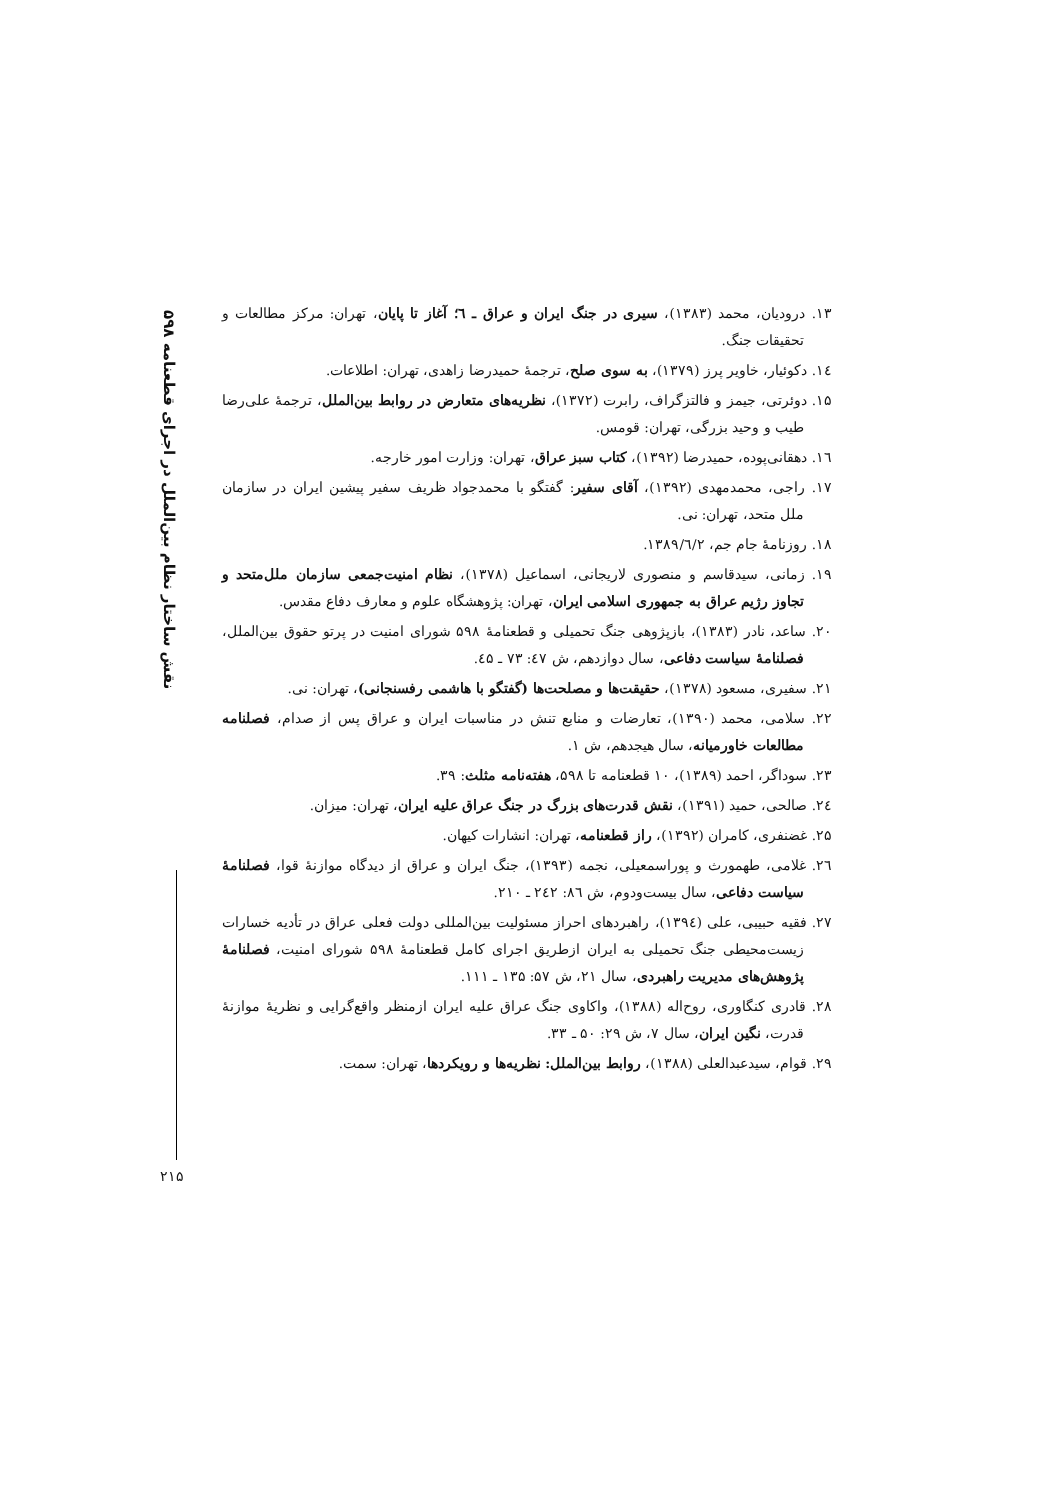نقش ساختار نظام بین‌الملل در اجرای قطعنامه ۵۹۸
۲۱۵
۱۳. درودیان، محمد (۱۳۸۳)، سیری در جنگ ایران و عراق ـ ٦؛ آغاز تا پایان، تهران: مرکز مطالعات و تحقیقات جنگ.
۱٤. دکوئیار، خاویر پرز (۱۳۷۹)، به سوی صلح، ترجمهٔ حمیدرضا زاهدی، تهران: اطلاعات.
۱۵. دوئرتی، جیمز و فالتزگراف، رابرت (۱۳۷۲)، نظریه‌های متعارض در روابط بین‌الملل، ترجمهٔ علی‌رضا طیب و وحید بزرگی، تهران: قومس.
۱٦. دهقانی‌پوده، حمیدرضا (۱۳۹۲)، کتاب سبز عراق، تهران: وزارت امور خارجه.
۱۷. راجی، محمدمهدی (۱۳۹۲)، آقای سفیر: گفتگو با محمدجواد ظریف سفیر پیشین ایران در سازمان ملل متحد، تهران: نی.
۱۸. روزنامهٔ جام جم، ۱۳۸۹/٦/۲.
۱۹. زمانی، سیدقاسم و منصوری لاریجانی، اسماعیل (۱۳۷۸)، نظام امنیت‌جمعی سازمان ملل‌متحد و تجاوز رژیم عراق به جمهوری اسلامی ایران، تهران: پژوهشگاه علوم و معارف دفاع مقدس.
۲۰. ساعد، نادر (۱۳۸۳)، بازپژوهی جنگ تحمیلی و قطعنامهٔ ۵۹۸ شورای امنیت در پرتو حقوق بین‌الملل، فصلنامهٔ سیاست دفاعی، سال دوازدهم، ش ٤۷: ۷۳ ـ ٤۵.
۲۱. سفیری، مسعود (۱۳۷۸)، حقیقت‌ها و مصلحت‌ها (گفتگو با هاشمی رفسنجانی)، تهران: نی.
۲۲. سلامی، محمد (۱۳۹۰)، تعارضات و منابع تنش در مناسبات ایران و عراق پس از صدام، فصلنامه مطالعات خاورمیانه، سال هیجدهم، ش ۱.
۲۳. سوداگر، احمد (۱۳۸۹)، ۱۰ قطعنامه تا ۵۹۸، هفته‌نامه مثلث: ۳۹.
۲٤. صالحی، حمید (۱۳۹۱)، نقش قدرت‌های بزرگ در جنگ عراق علیه ایران، تهران: میزان.
۲۵. غضنفری، کامران (۱۳۹۲)، راز قطعنامه، تهران: انشارات کیهان.
۲٦. غلامی، طهمورث و پوراسمعیلی، نجمه (۱۳۹۳)، جنگ ایران و عراق از دیدگاه موازنهٔ قوا، فصلنامهٔ سیاست دفاعی، سال بیست‌ودوم، ش ۸٦: ۲٤۲ ـ ۲۱۰.
۲۷. فقیه حبیبی، علی (۱۳۹٤)، راهبردهای احراز مسئولیت بین‌المللی دولت فعلی عراق در تأدیه خسارات زیست‌محیطی جنگ تحمیلی به ایران ازطریق اجرای کامل قطعنامهٔ ۵۹۸ شورای امنیت، فصلنامهٔ پژوهش‌های مدیریت راهبردی، سال ۲۱، ش ۵۷: ۱۳۵ ـ ۱۱۱.
۲۸. قادری کنگاوری، روح‌اله (۱۳۸۸)، واکاوی جنگ عراق علیه ایران ازمنظر واقع‌گرایی و نظریهٔ موازنهٔ قدرت، نگین ایران، سال ۷، ش ۲۹: ۵۰ ـ ۳۳.
۲۹. قوام، سیدعبدالعلی (۱۳۸۸)، روابط بین‌الملل: نظریه‌ها و رویکردها، تهران: سمت.